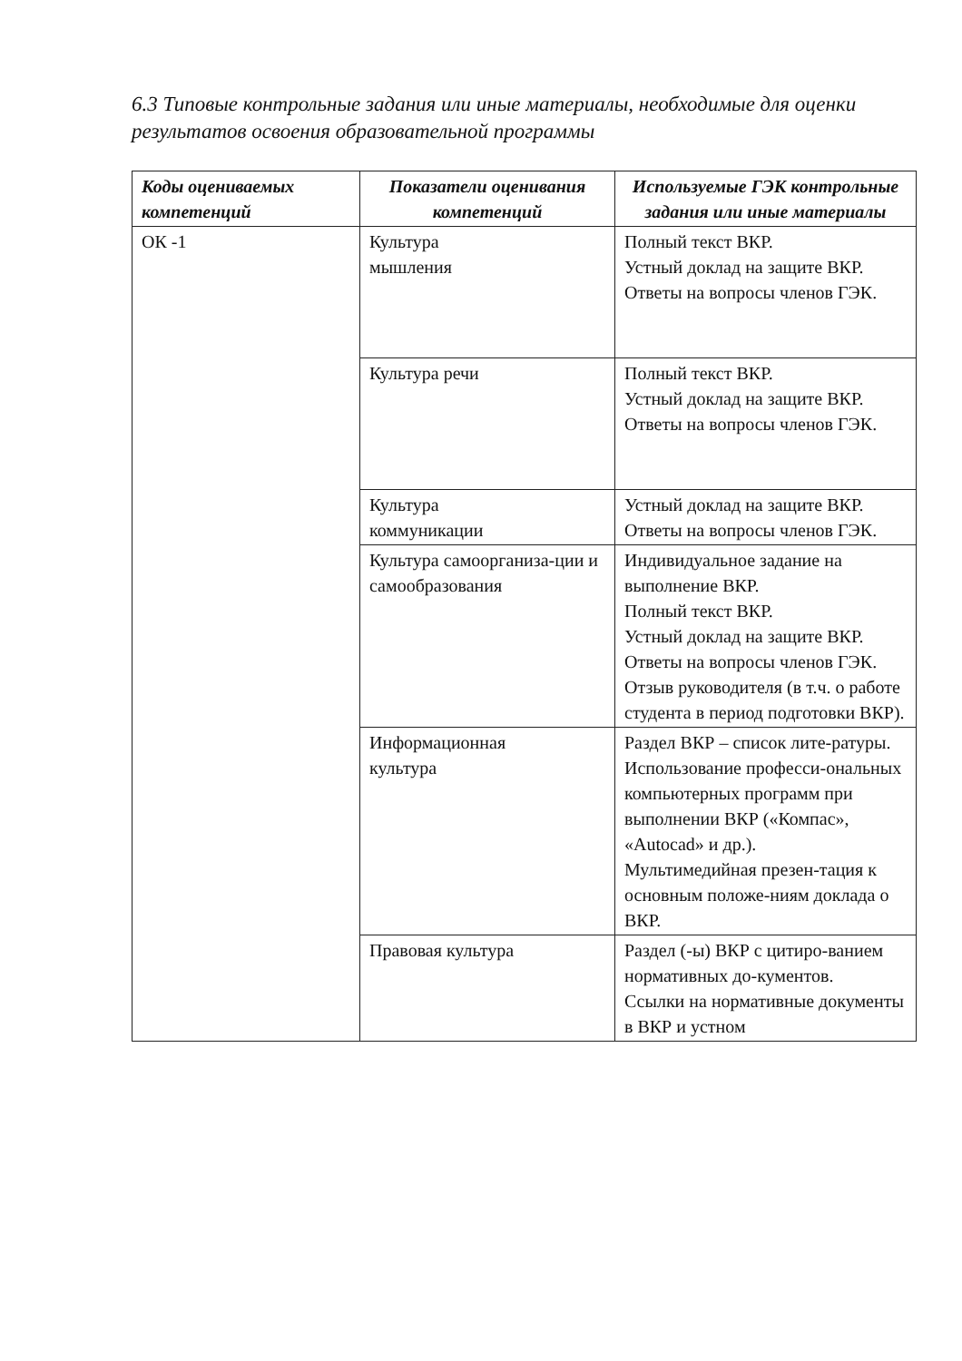6.3 Типовые контрольные задания или иные материалы, необходимые для оценки результатов освоения образовательной программы
| Коды оцениваемых компетенций | Показатели оценивания компетенций | Используемые ГЭК контрольные задания или иные материалы |
| --- | --- | --- |
| ОК -1 | Культура мышления | Полный текст ВКР. Устный доклад на защите ВКР. Ответы на вопросы членов ГЭК. |
| | Культура речи | Полный текст ВКР. Устный доклад на защите ВКР. Ответы на вопросы членов ГЭК. |
| | Культура коммуникации | Устный доклад на защите ВКР. Ответы на вопросы членов ГЭК. |
| | Культура самоорганиза-ции и самообразования | Индивидуальное задание на выполнение ВКР. Полный текст ВКР. Устный доклад на защите ВКР. Ответы на вопросы членов ГЭК. Отзыв руководителя (в т.ч. о работе студента в период подготовки ВКР). |
| | Информационная культура | Раздел ВКР – список лите-ратуры. Использование професси-ональных компьютерных программ при выполнении ВКР («Компас», «Autocad» и др.). Мультимедийная презен-тация к основным положе-ниям доклада о ВКР. |
| | Правовая культура | Раздел (-ы) ВКР с цитиро-ванием нормативных до-кументов. Ссылки на нормативные документы в ВКР и устном |